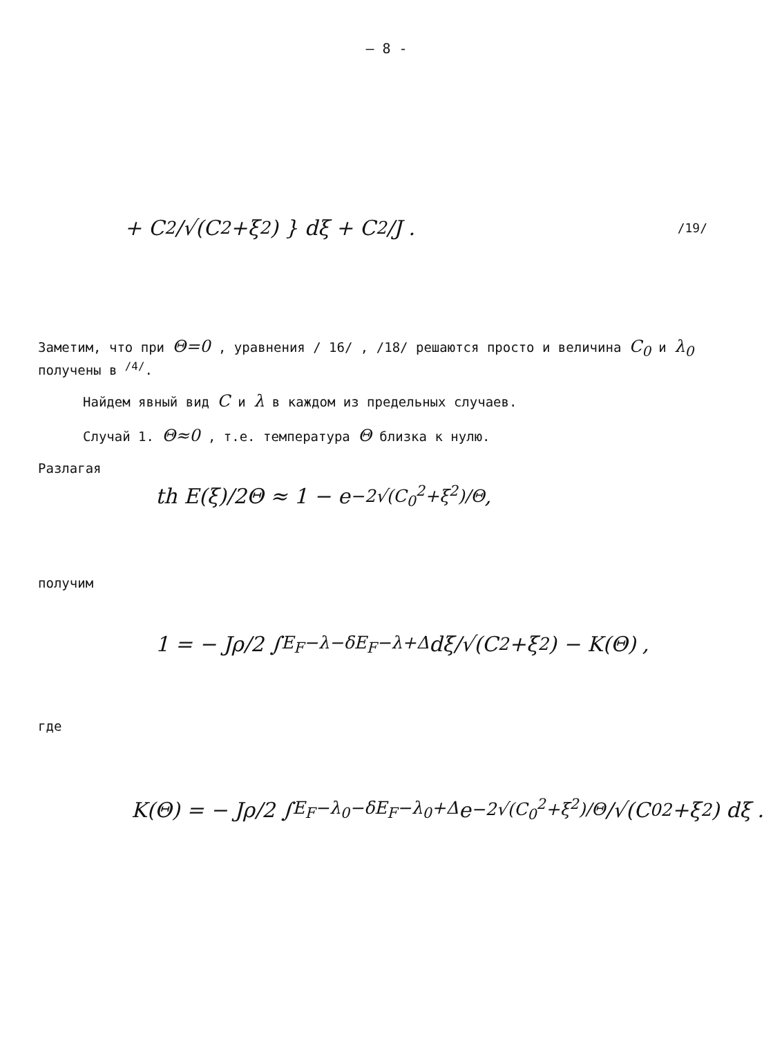— 8 -
+ C<sup>2</sup>/√(C<sup>2</sup>+ξ<sup>2</sup>) } dξ + C<sup>2</sup>/J . /19/
Заметим, что при Θ=0 , уравнения / 16/ , /18/ решаются просто и величина C<sub>0</sub> и λ<sub>0</sub> получены в <sup>/4/</sup>.
Найдем явный вид C и λ в каждом из предельных случаев.
Случай 1. Θ≈0 , т.е. температура Θ близка к нулю.
Разлагая
th E(ξ)/2Θ ≈ 1 − e<sup>−2√(C<sub>0</sub><sup>2</sup>+ξ<sup>2</sup>)/Θ</sup> ,
получим
1 = − Jρ/2 ∫<sub>E<sub>F</sub>−λ−δ</sub><sup>E<sub>F</sub>−λ+Δ</sup> dξ/√(C<sup>2</sup>+ξ<sup>2</sup>) − K(Θ) ,
где
K(Θ) = − Jρ/2 ∫<sub>E<sub>F</sub>−λ<sub>0</sub>−δ</sub><sup>E<sub>F</sub>−λ<sub>0</sub>+Δ</sup> e<sup>−2√(C<sub>0</sub><sup>2</sup>+ξ<sup>2</sup>)/Θ</sup>/√(C<sub>0</sub><sup>2</sup>+ξ<sup>2</sup>) dξ .